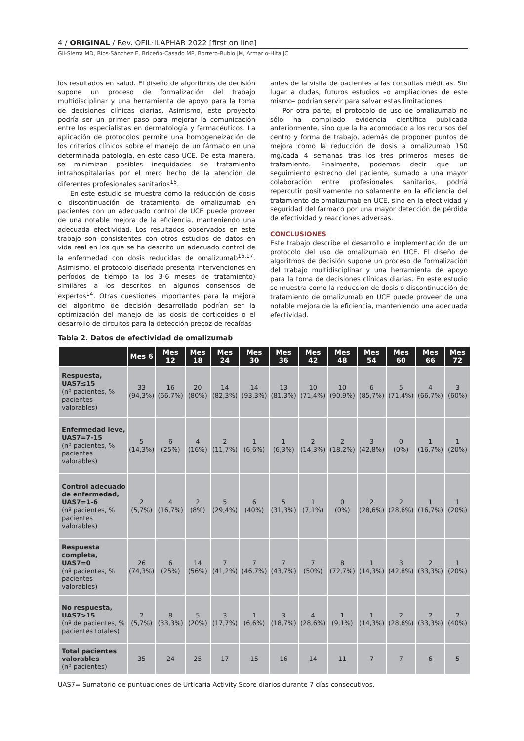4 / ORIGINAL / Rev. OFIL·ILAPHAR 2022 [first on line]
Gil-Sierra MD, Ríos-Sánchez E, Briceño-Casado MP, Borrero-Rubio JM, Armario-Hita JC
los resultados en salud. El diseño de algoritmos de decisión supone un proceso de formalización del trabajo multidisciplinar y una herramienta de apoyo para la toma de decisiones clínicas diarias. Asimismo, este proyecto podría ser un primer paso para mejorar la comunicación entre los especialistas en dermatología y farmacéuticos. La aplicación de protocolos permite una homogeneización de los criterios clínicos sobre el manejo de un fármaco en una determinada patología, en este caso UCE. De esta manera, se minimizan posibles inequidades de tratamiento intrahospitalarias por el mero hecho de la atención de diferentes profesionales sanitarios<sup>15</sup>.
En este estudio se muestra como la reducción de dosis o discontinuación de tratamiento de omalizumab en pacientes con un adecuado control de UCE puede proveer de una notable mejora de la eficiencia, manteniendo una adecuada efectividad. Los resultados observados en este trabajo son consistentes con otros estudios de datos en vida real en los que se ha descrito un adecuado control de la enfermedad con dosis reducidas de omalizumab<sup>16,17</sup>. Asimismo, el protocolo diseñado presenta intervenciones en períodos de tiempo (a los 3-6 meses de tratamiento) similares a los descritos en algunos consensos de expertos<sup>14</sup>. Otras cuestiones importantes para la mejora del algoritmo de decisión desarrollado podrían ser la optimización del manejo de las dosis de corticoides o el desarrollo de circuitos para la detección precoz de recaídas
antes de la visita de pacientes a las consultas médicas. Sin lugar a dudas, futuros estudios –o ampliaciones de este mismo– podrían servir para salvar estas limitaciones.
Por otra parte, el protocolo de uso de omalizumab no sólo ha compilado evidencia científica publicada anteriormente, sino que la ha acomodado a los recursos del centro y forma de trabajo, además de proponer puntos de mejora como la reducción de dosis a omalizumab 150 mg/cada 4 semanas tras los tres primeros meses de tratamiento. Finalmente, podemos decir que un seguimiento estrecho del paciente, sumado a una mayor colaboración entre profesionales sanitarios, podría repercutir positivamente no solamente en la eficiencia del tratamiento de omalizumab en UCE, sino en la efectividad y seguridad del fármaco por una mayor detección de pérdida de efectividad y reacciones adversas.
CONCLUSIONES
Este trabajo describe el desarrollo e implementación de un protocolo del uso de omalizumab en UCE. El diseño de algoritmos de decisión supone un proceso de formalización del trabajo multidisciplinar y una herramienta de apoyo para la toma de decisiones clínicas diarias. En este estudio se muestra como la reducción de dosis o discontinuación de tratamiento de omalizumab en UCE puede proveer de una notable mejora de la eficiencia, manteniendo una adecuada efectividad.
Tabla 2. Datos de efectividad de omalizumab
| | Mes 6 | Mes 12 | Mes 18 | Mes 24 | Mes 30 | Mes 36 | Mes 42 | Mes 48 | Mes 54 | Mes 60 | Mes 66 | Mes 72 |
| --- | --- | --- | --- | --- | --- | --- | --- | --- | --- | --- | --- | --- |
| Respuesta, UAS7≤15 (nº pacientes, % pacientes valorables) | 33 (94,3%) | 16 (66,7%) | 20 (80%) | 14 (82,3%) | 14 (93,3%) | 13 (81,3%) | 10 (71,4%) | 10 (90,9%) | 6 (85,7%) | 5 (71,4%) | 4 (66,7%) | 3 (60%) |
| Enfermedad leve, UAS7=7-15 (nº pacientes, % pacientes valorables) | 5 (14,3%) | 6 (25%) | 4 (16%) | 2 (11,7%) | 1 (6,6%) | 1 (6,3%) | 2 (14,3%) | 2 (18,2%) | 3 (42,8%) | 0 (0%) | 1 (16,7%) | 1 (20%) |
| Control adecuado de enfermedad, UAS7=1-6 (nº pacientes, % pacientes valorables) | 2 (5,7%) | 4 (16,7%) | 2 (8%) | 5 (29,4%) | 6 (40%) | 5 (31,3%) | 1 (7,1%) | 0 (0%) | 2 (28,6%) | 2 (28,6%) | 1 (16,7%) | 1 (20%) |
| Respuesta completa, UAS7=0 (nº pacientes, % pacientes valorables) | 26 (74,3%) | 6 (25%) | 14 (56%) | 7 (41,2%) | 7 (46,7%) | 7 (43,7%) | 7 (50%) | 8 (72,7%) | 1 (14,3%) | 3 (42,8%) | 2 (33,3%) | 1 (20%) |
| No respuesta, UAS7>15 (nº de pacientes, % pacientes totales) | 2 (5,7%) | 8 (33,3%) | 5 (20%) | 3 (17,7%) | 1 (6,6%) | 3 (18,7%) | 4 (28,6%) | 1 (9,1%) | 1 (14,3%) | 2 (28,6%) | 2 (33,3%) | 2 (40%) |
| Total pacientes valorables (nº pacientes) | 35 | 24 | 25 | 17 | 15 | 16 | 14 | 11 | 7 | 7 | 6 | 5 |
UAS7= Sumatorio de puntuaciones de Urticaria Activity Score diarios durante 7 días consecutivos.